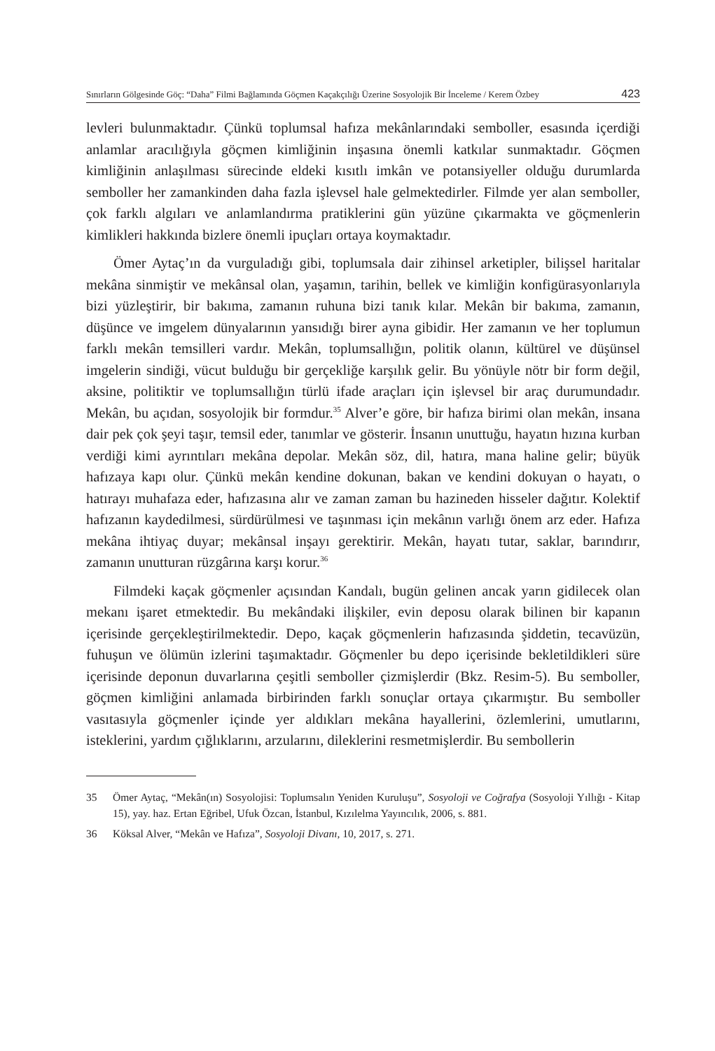Sınırların Gölgesinde Göç: “Daha” Filmi Bağlamında Göçmen Kaçakçılığı Üzerine Sosyolojik Bir İnceleme / Kerem Özbey 423
levleri bulunmaktadır. Çünkü toplumsal hafıza mekânlarındaki semboller, esasında içerdiği anlamlar aracılığıyla göçmen kimliğinin inşasına önemli katkılar sunmaktadır. Göçmen kimliğinin anlaşılması sürecinde eldeki kısıtlı imkân ve potansiyeller olduğu durumlarda semboller her zamankinden daha fazla işlevsel hale gelmektedirler. Filmde yer alan semboller, çok farklı algıları ve anlamlandırma pratiklerini gün yüzüne çıkarmakta ve göçmenlerin kimlikleri hakkında bizlere önemli ipuçları ortaya koymaktadır.
Ömer Aytaç’ın da vurguladığı gibi, toplumsala dair zihinsel arketipler, bilişsel haritalar mekâna sinmiştir ve mekânsal olan, yaşamın, tarihin, bellek ve kimliğin konfigürasyonlarıyla bizi yüzleştirir, bir bakıma, zamanın ruhuna bizi tanık kılar. Mekân bir bakıma, zamanın, düşünce ve imgelem dünyalarının yansıdığı birer ayna gibidir. Her zamanın ve her toplumun farklı mekân temsilleri vardır. Mekân, toplumsallığın, politik olanın, kültürel ve düşünsel imgelerin sindiği, vücut bulduğu bir gerçekliğe karşılık gelir. Bu yönüyle nötr bir form değil, aksine, politiktir ve toplumsallığın türlü ifade araçları için işlevsel bir araç durumundadır. Mekân, bu açıdan, sosyolojik bir formdur.<sup>35</sup> Alver’e göre, bir hafıza birimi olan mekân, insana dair pek çok şeyi taşır, temsil eder, tanımlar ve gösterir. İnsanın unuttuğu, hayatın hızına kurban verdiği kimi ayrıntıları mekâna depolar. Mekân söz, dil, hatıra, mana haline gelir; büyük hafızaya kapı olur. Çünkü mekân kendine dokunan, bakan ve kendini dokuyan o hayatı, o hatırayı muhafaza eder, hafızasına alır ve zaman zaman bu hazineden hisseler dağıtır. Kolektif hafızanın kaydedilmesi, sürdürülmesi ve taşınması için mekânın varlığı önem arz eder. Hafıza mekâna ihtiyaç duyar; mekânsal inşayı gerektirir. Mekân, hayatı tutar, saklar, barındırır, zamanın unutturan rüzgârına karşı korur.<sup>36</sup>
Filmdeki kaçak göçmenler açısından Kandalı, bugün gelinen ancak yarın gidilecek olan mekanı işaret etmektedir. Bu mekândaki ilişkiler, evin deposu olarak bilinen bir kapanın içerisinde gerçekleştirilmektedir. Depo, kaçak göçmenlerin hafızasında şiddetin, tecavüzün, fuhuşun ve ölümün izlerini taşımaktadır. Göçmenler bu depo içerisinde bekletildikleri süre içerisinde deponun duvarlarına çeşitli semboller çizmişlerdir (Bkz. Resim-5). Bu semboller, göçmen kimliğini anlamada birbirinden farklı sonuçlar ortaya çıkarmıştır. Bu semboller vasıtasıyla göçmenler içinde yer aldıkları mekâna hayallerini, özlemlerini, umutlarını, isteklerini, yardım çığlıklarını, arzularını, dileklerini resmetmişlerdir. Bu sembollerin
35 Ömer Aytaç, “Mekân(ın) Sosyolojisi: Toplumsalın Yeniden Kuruluşu”, Sosyoloji ve Coğrafya (Sosyoloji Yıllığı - Kitap 15), yay. haz. Ertan Eğribel, Ufuk Özcan, İstanbul, Kızılelma Yayıncılık, 2006, s. 881.
36 Köksal Alver, “Mekân ve Hafıza”, Sosyoloji Divanı, 10, 2017, s. 271.